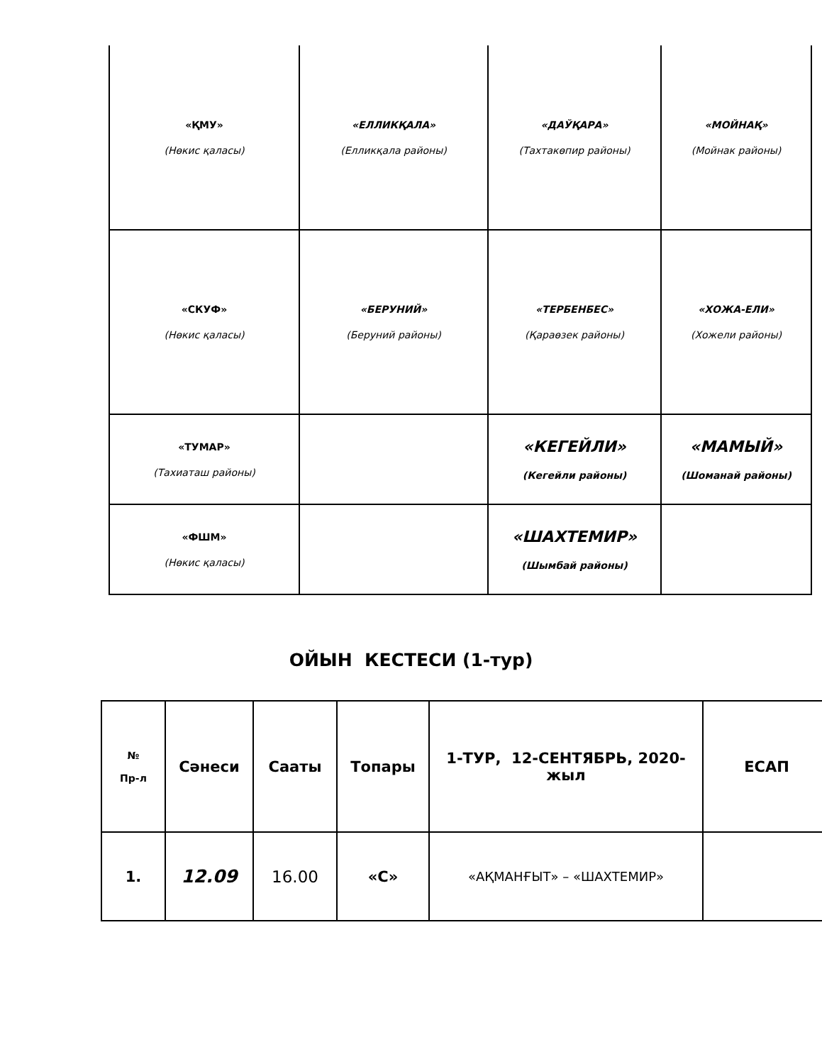| «ҚМУ» (Нөкис қаласы) | «ЕЛЛИКҚАЛА» (Елликқала районы) | «ДАЎҚАРА» (Тахтакөпир районы) | «МОЙНАҚ» (Мойнак районы) |
| «СКУФ» (Нөкис қаласы) | «БЕРУНИЙ» (Беруний районы) | «ТЕРБЕНБЕС» (Қараөзек районы) | «ХОЖА-ЕЛИ» (Хожели районы) |
| «ТУМАР» (Тахиаташ районы) | | «КЕГЕЙЛИ» (Кегейли районы) | «МАМЫЙ» (Шоманай районы) |
| «ФШМ» (Нөкис қаласы) | | «ШАХТЕМИР» (Шымбай районы) | |
ОЙЫН КЕСТЕСИ (1-тур)
| № Пр-л | Сәнеси | Сааты | Топары | 1-ТУР, 12-СЕНТЯБРЬ, 2020-жыл | ЕСАП |
| --- | --- | --- | --- | --- | --- |
| 1. | 12.09 | 16.00 | «С» | «АҚМАНҒЫТ» – «ШАХТЕМИР» | |